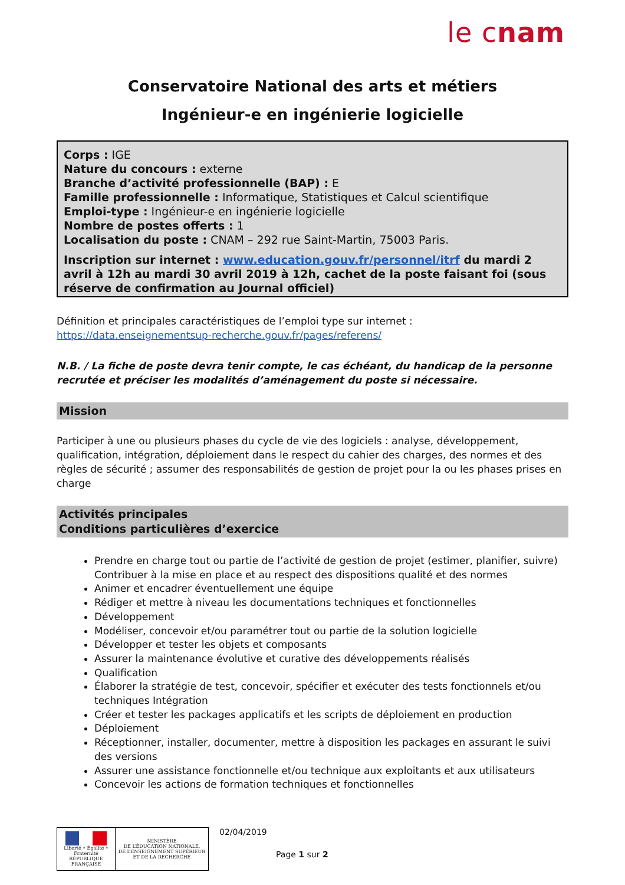le cnam
Conservatoire National des arts et métiers
Ingénieur-e en ingénierie logicielle
Corps : IGE
Nature du concours : externe
Branche d’activité professionnelle (BAP) : E
Famille professionnelle : Informatique, Statistiques et Calcul scientifique
Emploi-type : Ingénieur-e en ingénierie logicielle
Nombre de postes offerts : 1
Localisation du poste : CNAM – 292 rue Saint-Martin, 75003 Paris.
Inscription sur internet : www.education.gouv.fr/personnel/itrf du mardi 2 avril à 12h au mardi 30 avril 2019 à 12h, cachet de la poste faisant foi (sous réserve de confirmation au Journal officiel)
Définition et principales caractéristiques de l’emploi type sur internet :
https://data.enseignementsup-recherche.gouv.fr/pages/referens/
N.B. / La fiche de poste devra tenir compte, le cas échéant, du handicap de la personne recrutée et préciser les modalités d’aménagement du poste si nécessaire.
Mission
Participer à une ou plusieurs phases du cycle de vie des logiciels : analyse, développement, qualification, intégration, déploiement dans le respect du cahier des charges, des normes et des règles de sécurité ; assumer des responsabilités de gestion de projet pour la ou les phases prises en charge
Activités principales
Conditions particulières d’exercice
Prendre en charge tout ou partie de l’activité de gestion de projet (estimer, planifier, suivre) Contribuer à la mise en place et au respect des dispositions qualité et des normes
Animer et encadrer éventuellement une équipe
Rédiger et mettre à niveau les documentations techniques et fonctionnelles
Développement
Modéliser, concevoir et/ou paramétrer tout ou partie de la solution logicielle
Développer et tester les objets et composants
Assurer la maintenance évolutive et curative des développements réalisés
Qualification
Élaborer la stratégie de test, concevoir, spécifier et exécuter des tests fonctionnels et/ou techniques Intégration
Créer et tester les packages applicatifs et les scripts de déploiement en production
Déploiement
Réceptionner, installer, documenter, mettre à disposition les packages en assurant le suivi des versions
Assurer une assistance fonctionnelle et/ou technique aux exploitants et aux utilisateurs
Concevoir les actions de formation techniques et fonctionnelles
Liberté • Égalité • Fraternité
RÉPUBLIQUE FRANÇAISE
MINISTÈRE
DE L’ÉDUCATION NATIONALE,
DE L’ENSEIGNEMENT SUPÉRIEUR
ET DE LA RECHERCHE
02/04/2019
Page 1 sur 2